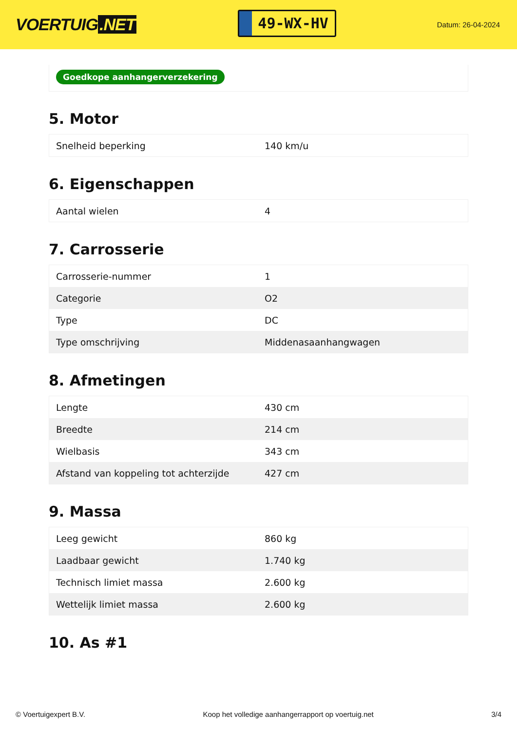VOERTUIG.NET
49-WX-HV
Datum: 26-04-2024
Goedkope aanhangerverzekering
5. Motor
| Snelheid beperking | 140 km/u |
6. Eigenschappen
| Aantal wielen | 4 |
7. Carrosserie
| Carrosserie-nummer | 1 |
| Categorie | O2 |
| Type | DC |
| Type omschrijving | Middenasaanhangwagen |
8. Afmetingen
| Lengte | 430 cm |
| Breedte | 214 cm |
| Wielbasis | 343 cm |
| Afstand van koppeling tot achterzijde | 427 cm |
9. Massa
| Leeg gewicht | 860 kg |
| Laadbaar gewicht | 1.740 kg |
| Technisch limiet massa | 2.600 kg |
| Wettelijk limiet massa | 2.600 kg |
10. As #1
© Voertuigexpert B.V. Koop het volledige aanhangerrapport op voertuig.net 3/4